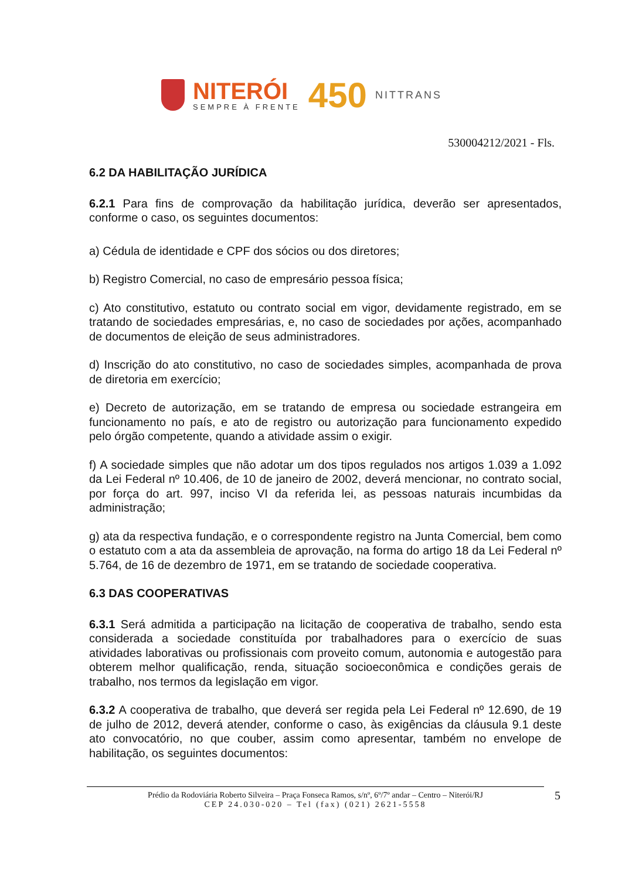NITERÓI
SEMPRE À FRENTE
450
NITTRANS
530004212/2021 - Fls.
6.2 DA HABILITAÇÃO JURÍDICA
6.2.1 Para fins de comprovação da habilitação jurídica, deverão ser apresentados, conforme o caso, os seguintes documentos:
a) Cédula de identidade e CPF dos sócios ou dos diretores;
b) Registro Comercial, no caso de empresário pessoa física;
c) Ato constitutivo, estatuto ou contrato social em vigor, devidamente registrado, em se tratando de sociedades empresárias, e, no caso de sociedades por ações, acompanhado de documentos de eleição de seus administradores.
d) Inscrição do ato constitutivo, no caso de sociedades simples, acompanhada de prova de diretoria em exercício;
e) Decreto de autorização, em se tratando de empresa ou sociedade estrangeira em funcionamento no país, e ato de registro ou autorização para funcionamento expedido pelo órgão competente, quando a atividade assim o exigir.
f) A sociedade simples que não adotar um dos tipos regulados nos artigos 1.039 a 1.092 da Lei Federal nº 10.406, de 10 de janeiro de 2002, deverá mencionar, no contrato social, por força do art. 997, inciso VI da referida lei, as pessoas naturais incumbidas da administração;
g) ata da respectiva fundação, e o correspondente registro na Junta Comercial, bem como o estatuto com a ata da assembleia de aprovação, na forma do artigo 18 da Lei Federal nº 5.764, de 16 de dezembro de 1971, em se tratando de sociedade cooperativa.
6.3 DAS COOPERATIVAS
6.3.1 Será admitida a participação na licitação de cooperativa de trabalho, sendo esta considerada a sociedade constituída por trabalhadores para o exercício de suas atividades laborativas ou profissionais com proveito comum, autonomia e autogestão para obterem melhor qualificação, renda, situação socioeconômica e condições gerais de trabalho, nos termos da legislação em vigor.
6.3.2 A cooperativa de trabalho, que deverá ser regida pela Lei Federal nº 12.690, de 19 de julho de 2012, deverá atender, conforme o caso, às exigências da cláusula 9.1 deste ato convocatório, no que couber, assim como apresentar, também no envelope de habilitação, os seguintes documentos:
Prédio da Rodoviária Roberto Silveira – Praça Fonseca Ramos, s/nº, 6º/7º andar – Centro – Niterói/RJ
CEP 24.030-020 – Tel (fax) (021) 2621-5558
5